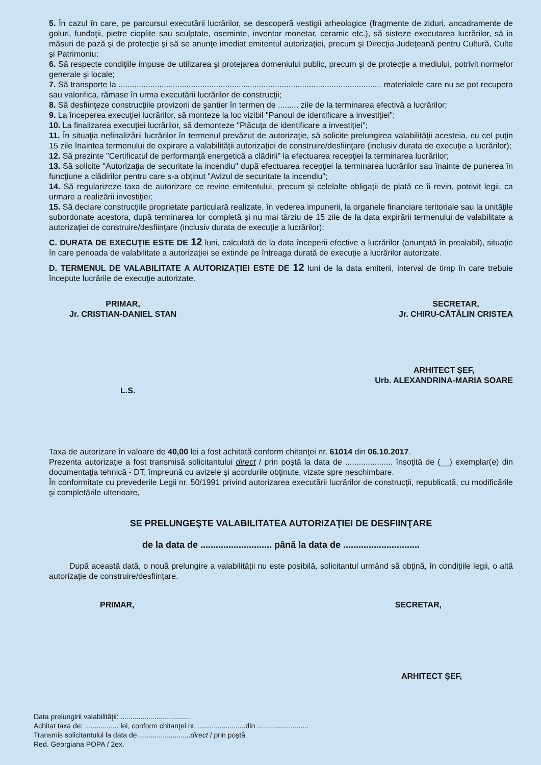5. În cazul în care, pe parcursul executării lucrărilor, se descoperă vestigii arheologice (fragmente de ziduri, ancadramente de goluri, fundaţii, pietre cioplite sau sculptate, oseminte, inventar monetar, ceramic etc.), să sisteze executarea lucrărilor, să ia măsuri de pază şi de protecţie şi să se anunţe imediat emitentul autorizaţiei, precum şi Direcţia Judeţeană pentru Cultură, Culte şi Patrimoniu;
6. Să respecte condiţiile impuse de utilizarea şi protejarea domeniului public, precum şi de protecţie a mediului, potrivit normelor generale şi locale;
7. Să transporte la .................................................................................................................... materialele care nu se pot recupera sau valorifica, rămase în urma executării lucrărilor de construcţii;
8. Să desfiinţeze construcţiile provizorii de şantier în termen de ......... zile de la terminarea efectivă a lucrărilor;
9. La începerea execuţiei lucrărilor, să monteze la loc vizibil "Panoul de identificare a investiţiei";
10. La finalizarea execuţiei lucrărilor, să demonteze "Plăcuţa de identificare a investiţiei";
11. În situaţia nefinalizării lucrărilor în termenul prevăzut de autorizaţie, să solicite prelungirea valabilităţii acesteia, cu cel puţin 15 zile înaintea termenului de expirare a valabilităţii autorizaţiei de construire/desfiinţare (inclusiv durata de execuţie a lucrărilor);
12. Să prezinte "Certificatul de performanţă energetică a clădirii" la efectuarea recepţiei la terminarea lucrărilor;
13. Să solicite "Autorizaţia de securitate la incendiu" după efectuarea recepţiei la terminarea lucrărilor sau înainte de punerea în funcţiune a clădirilor pentru care s-a obţinut "Avizul de securitate la incendiu";
14. Să regularizeze taxa de autorizare ce revine emitentului, precum şi celelalte obligaţii de plată ce îi revin, potrivit legii, ca urmare a realizării investiţiei;
15. Să declare construcţiile proprietate particulară realizate, în vederea impunerii, la organele financiare teritoriale sau la unităţile subordonate acestora, după terminarea lor completă şi nu mai târziu de 15 zile de la data expirării termenului de valabilitate a autorizaţiei de construire/desfiinţare (inclusiv durata de execuţie a lucrărilor);
C. DURATA DE EXECUŢIE ESTE DE 12 luni, calculată de la data începerii efective a lucrărilor (anunţată în prealabil), situaţie în care perioada de valabilitate a autorizaţiei se extinde pe întreaga durată de execuţie a lucrărilor autorizate.
D. TERMENUL DE VALABILITATE A AUTORIZAŢIEI ESTE DE 12 luni de la data emiterii, interval de timp în care trebuie începute lucrările de execuţie autorizate.
PRIMAR,
Jr. CRISTIAN-DANIEL STAN
SECRETAR,
Jr. CHIRU-CĂTĂLIN CRISTEA
L.S.
ARHITECT ŞEF,
Urb. ALEXANDRINA-MARIA SOARE
Taxa de autorizare în valoare de 40,00 lei a fost achitată conform chitanţei nr. 61014 din 06.10.2017.
Prezenta autorizaţie a fost transmisă solicitantului direct / prin poştă la data de ..................... însoţită de (__) exemplar(e) din documentaţia tehnică - DT, împreună cu avizele şi acordurile obţinute, vizate spre neschimbare.
În conformitate cu prevederile Legii nr. 50/1991 privind autorizarea executării lucrărilor de construcţii, republicată, cu modificările şi completările ulterioare,
SE PRELUNGEŞTE VALABILITATEA AUTORIZAŢIEI DE DESFIINŢARE
de la data de ............................ până la data de ..............................
După această dată, o nouă prelungire a valabilităţii nu este posibilă, solicitantul urmând să obţină, în condiţiile legii, o altă autorizaţie de construire/desfiinţare.
PRIMAR, SECRETAR,
ARHITECT ŞEF,
Data prelungirii valabilităţii: ...................................
Achitat taxa de: ................. lei, conform chitanţei nr. ........................din ..........................
Transmis solicitantului la data de ..........................direct / prin poştă
Red. Georgiana POPA / 2ex.